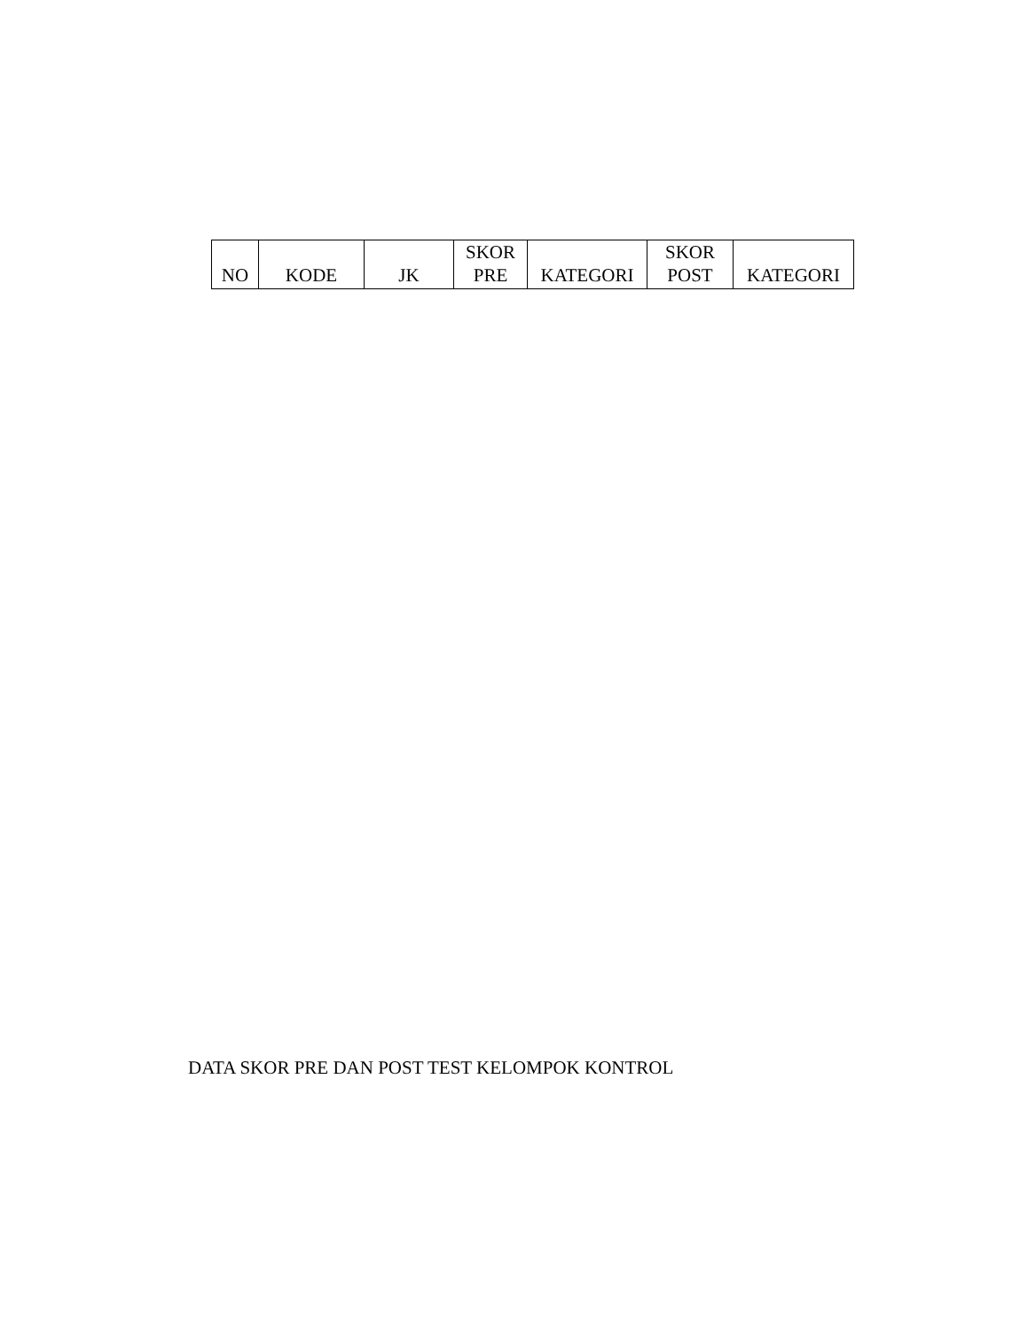| NO | KODE | JK | SKOR PRE | KATEGORI | SKOR POST | KATEGORI |
| --- | --- | --- | --- | --- | --- | --- |
DATA SKOR PRE DAN POST TEST KELOMPOK KONTROL